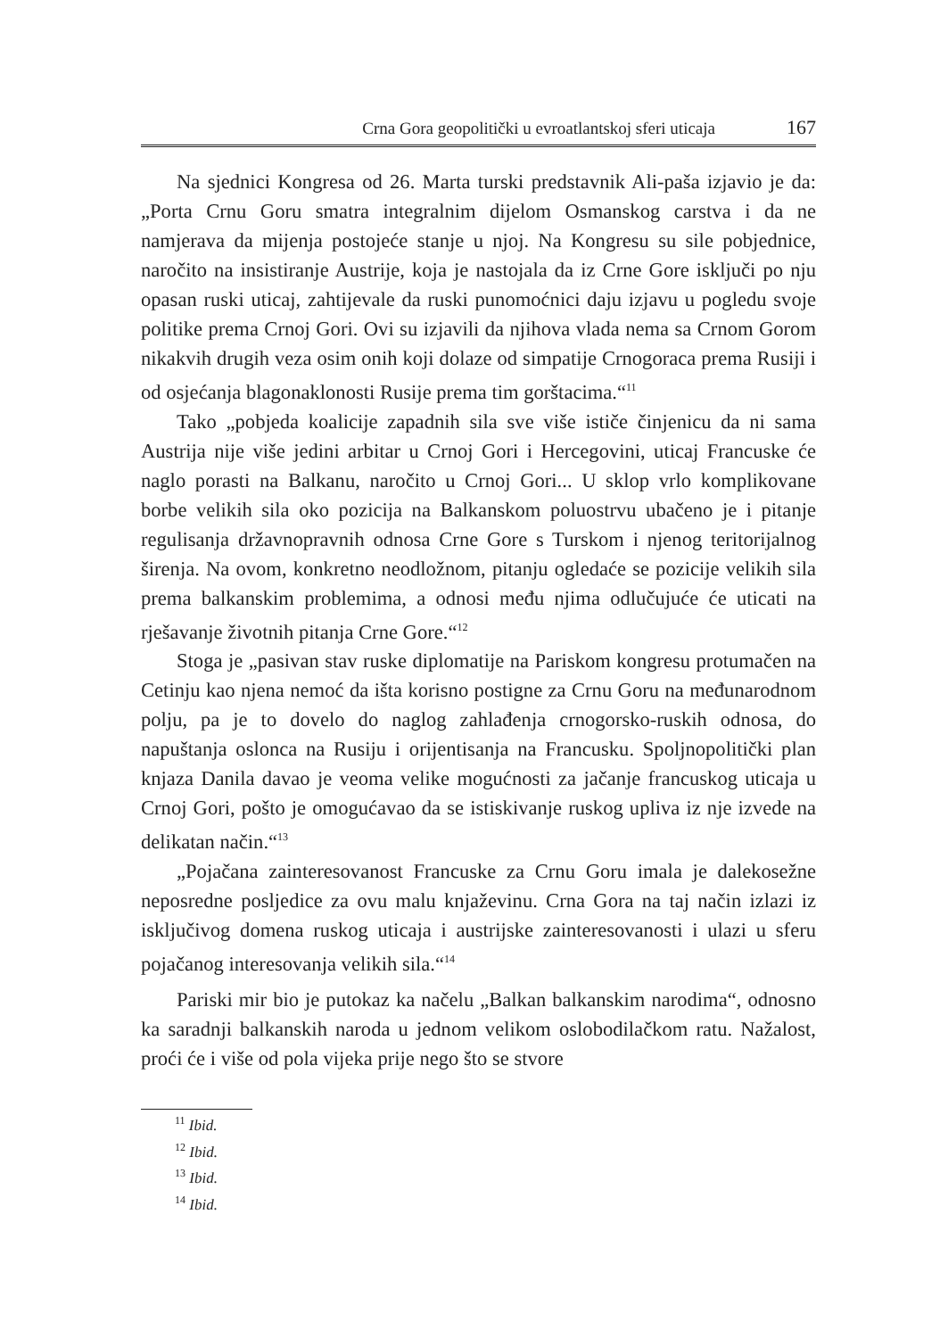Crna Gora geopolitički u evroatlantskoj sferi uticaja 167
Na sjednici Kongresa od 26. Marta turski predstavnik Ali-paša izjavio je da: „Porta Crnu Goru smatra integralnim dijelom Osmanskog carstva i da ne namjerava da mijenja postojeće stanje u njoj. Na Kongresu su sile pobjednice, naročito na insistiranje Austrije, koja je nastojala da iz Crne Gore isključi po nju opasan ruski uticaj, zahtijevale da ruski punomoćnici daju izjavu u pogledu svoje politike prema Crnoj Gori. Ovi su izjavili da njihova vlada nema sa Crnom Gorom nikakvih drugih veza osim onih koji dolaze od simpatije Crnogoraca prema Rusiji i od osjećanja blagonaklonosti Rusije prema tim gorštacima.“<sup>11</sup>
Tako „pobjeda koalicije zapadnih sila sve više ističe činjenicu da ni sama Austrija nije više jedini arbitar u Crnoj Gori i Hercegovini, uticaj Francuske će naglo porasti na Balkanu, naročito u Crnoj Gori... U sklop vrlo komplikovane borbe velikih sila oko pozicija na Balkanskom poluostrvu ubačeno je i pitanje regulisanja državnopravnih odnosa Crne Gore s Turskom i njenog teritorijalnog širenja. Na ovom, konkretno neodložnom, pitanju ogledaće se pozicije velikih sila prema balkanskim problemima, a odnosi među njima odlučujuće će uticati na rješavanje životnih pitanja Crne Gore.“<sup>12</sup>
Stoga je „pasivan stav ruske diplomatije na Pariskom kongresu protumačen na Cetinju kao njena nemoć da išta korisno postigne za Crnu Goru na međunarodnom polju, pa je to dovelo do naglog zahlađenja crnogorsko-ruskih odnosa, do napuštanja oslonca na Rusiju i orijentisanja na Francusku. Spoljnopolitički plan knjaza Danila davao je veoma velike mogućnosti za jačanje francuskog uticaja u Crnoj Gori, pošto je omogućavao da se istiskivanje ruskog upliva iz nje izvede na delikatan način.“<sup>13</sup>
„Pojačana zainteresovanost Francuske za Crnu Goru imala je dalekosežne neposredne posljedice za ovu malu knjaževinu. Crna Gora na taj način izlazi iz isključivog domena ruskog uticaja i austrijske zainteresovanosti i ulazi u sferu pojačanog interesovanja velikih sila.“<sup>14</sup>
Pariski mir bio je putokaz ka načelu „Balkan balkanskim narodima“, odnosno ka saradnji balkanskih naroda u jednom velikom oslobodilačkom ratu. Nažalost, proći će i više od pola vijeka prije nego što se stvore
<sup>11</sup> Ibid.
<sup>12</sup> Ibid.
<sup>13</sup> Ibid.
<sup>14</sup> Ibid.